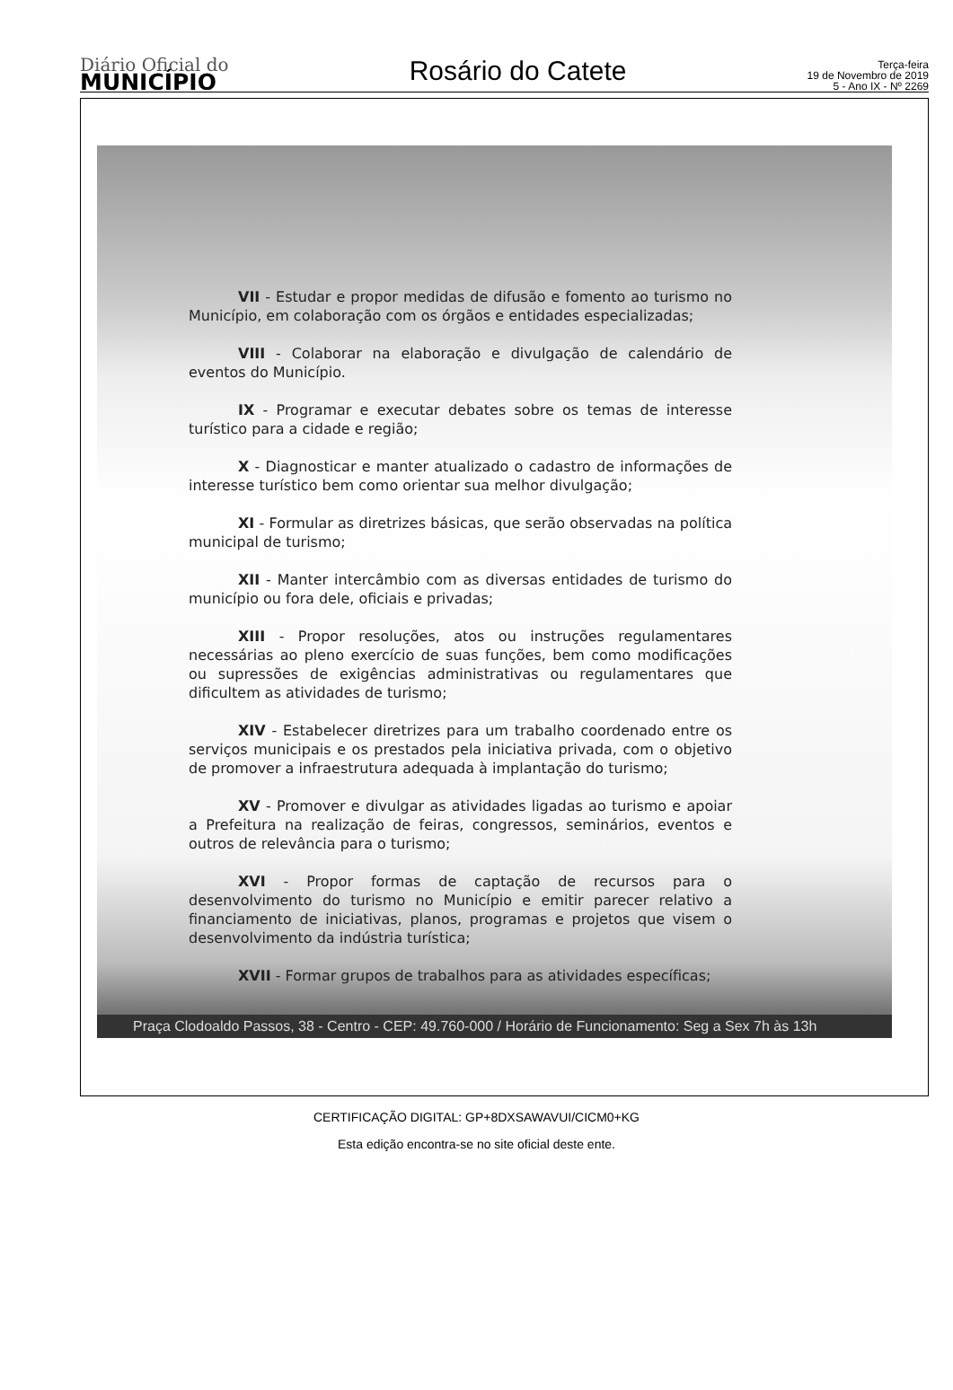Diário Oficial do
MUNICÍPIO
Rosário do Catete
Terça-feira
19 de Novembro de 2019
5 - Ano IX - Nº 2269
VII - Estudar e propor medidas de difusão e fomento ao turismo no Município, em colaboração com os órgãos e entidades especializadas;
VIII - Colaborar na elaboração e divulgação de calendário de eventos do Município.
IX - Programar e executar debates sobre os temas de interesse turístico para a cidade e região;
X - Diagnosticar e manter atualizado o cadastro de informações de interesse turístico bem como orientar sua melhor divulgação;
XI - Formular as diretrizes básicas, que serão observadas na política municipal de turismo;
XII - Manter intercâmbio com as diversas entidades de turismo do município ou fora dele, oficiais e privadas;
XIII - Propor resoluções, atos ou instruções regulamentares necessárias ao pleno exercício de suas funções, bem como modificações ou supressões de exigências administrativas ou regulamentares que dificultem as atividades de turismo;
XIV - Estabelecer diretrizes para um trabalho coordenado entre os serviços municipais e os prestados pela iniciativa privada, com o objetivo de promover a infraestrutura adequada à implantação do turismo;
XV - Promover e divulgar as atividades ligadas ao turismo e apoiar a Prefeitura na realização de feiras, congressos, seminários, eventos e outros de relevância para o turismo;
XVI - Propor formas de captação de recursos para o desenvolvimento do turismo no Município e emitir parecer relativo a financiamento de iniciativas, planos, programas e projetos que visem o desenvolvimento da indústria turística;
XVII - Formar grupos de trabalhos para as atividades específicas;
Praça Clodoaldo Passos, 38 - Centro - CEP: 49.760-000 / Horário de Funcionamento: Seg a Sex 7h às 13h
CERTIFICAÇÃO DIGITAL: GP+8DXSAWAVUI/CICM0+KG
Esta edição encontra-se no site oficial deste ente.